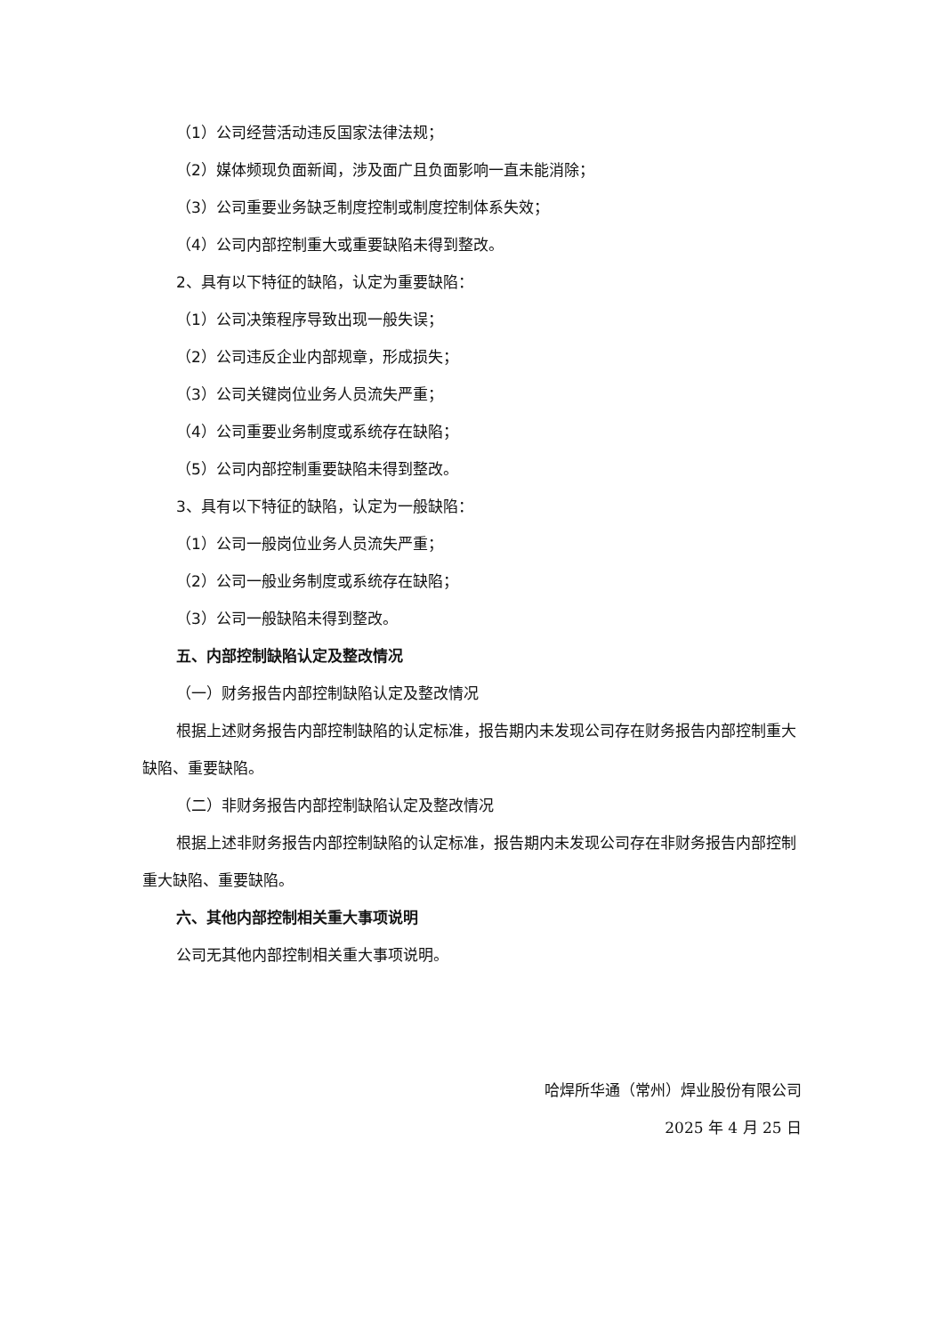（1）公司经营活动违反国家法律法规；
（2）媒体频现负面新闻，涉及面广且负面影响一直未能消除；
（3）公司重要业务缺乏制度控制或制度控制体系失效；
（4）公司内部控制重大或重要缺陷未得到整改。
2、具有以下特征的缺陷，认定为重要缺陷：
（1）公司决策程序导致出现一般失误；
（2）公司违反企业内部规章，形成损失；
（3）公司关键岗位业务人员流失严重；
（4）公司重要业务制度或系统存在缺陷；
（5）公司内部控制重要缺陷未得到整改。
3、具有以下特征的缺陷，认定为一般缺陷：
（1）公司一般岗位业务人员流失严重；
（2）公司一般业务制度或系统存在缺陷；
（3）公司一般缺陷未得到整改。
五、内部控制缺陷认定及整改情况
（一）财务报告内部控制缺陷认定及整改情况
根据上述财务报告内部控制缺陷的认定标准，报告期内未发现公司存在财务报告内部控制重大缺陷、重要缺陷。
（二）非财务报告内部控制缺陷认定及整改情况
根据上述非财务报告内部控制缺陷的认定标准，报告期内未发现公司存在非财务报告内部控制重大缺陷、重要缺陷。
六、其他内部控制相关重大事项说明
公司无其他内部控制相关重大事项说明。
哈焊所华通（常州）焊业股份有限公司
2025 年 4 月 25 日